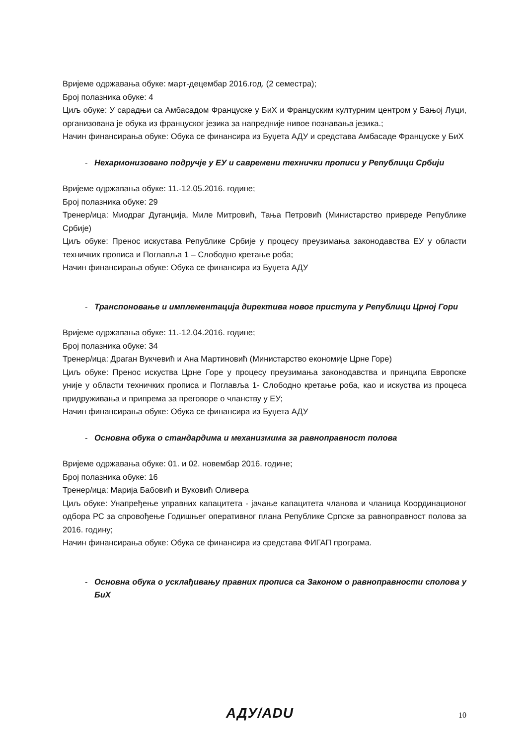Вријеме одржавања обуке: март-децембар 2016.год. (2 семестра);
Број полазника обуке: 4
Циљ обуке: У сарадњи са Амбасадом Француске у БиХ и Француским културним центром у Бањој Луци, организована је обука из француског језика за напредније нивое познавања језика.;
Начин финансирања обуке: Обука се финансира из Буџета АДУ и средстава Амбасаде Француске у БиХ
- Нехармонизовано подручје у ЕУ и савремени технички прописи у Републици Србији
Вријеме одржавања обуке: 11.-12.05.2016. године;
Број полазника обуке: 29
Тренер/ица: Миодраг Дуганџија, Миле Митровић, Тања Петровић (Министарство привреде Републике Србије)
Циљ обуке: Пренос искустава Републике Србије у процесу преузимања законодавства ЕУ у области техничких прописа и Поглавља 1 – Слободно кретање роба;
Начин финансирања обуке: Обука се финансира из Буџета АДУ
- Транспоновање и имплементација директива новог приступа у Републици Црној Гори
Вријеме одржавања обуке: 11.-12.04.2016. године;
Број полазника обуке: 34
Тренер/ица: Драган Вукчевић и Ана Мартиновић (Министарство економије Црне Горе)
Циљ обуке: Пренос искуства Црне Горе у процесу преузимања законодавства и принципа Европске уније у области техничких прописа и Поглавља 1- Слободно кретање роба, као и искуства из процеса придруживања и припрема за преговоре о чланству у ЕУ;
Начин финансирања обуке: Обука се финансира из Буџета АДУ
- Основна обука о стандардима и механизмима за равноправност полова
Вријеме одржавања обуке: 01. и 02. новембар 2016. године;
Број полазника обуке: 16
Тренер/ица: Марија Бабовић и Вуковић Оливера
Циљ обуке: Унапређење управних капацитета - јачање капацитета чланова и чланица Координационог одбора РС за спровођење Годишњег оперативног плана Републике Српске за равноправност полова за 2016. годину;
Начин финансирања обуке: Обука се финансира из средстава ФИГАП програма.
- Основна обука о усклађивању правних прописа са Законом о равноправности сполова у БиХ
АДУ/ADU 10